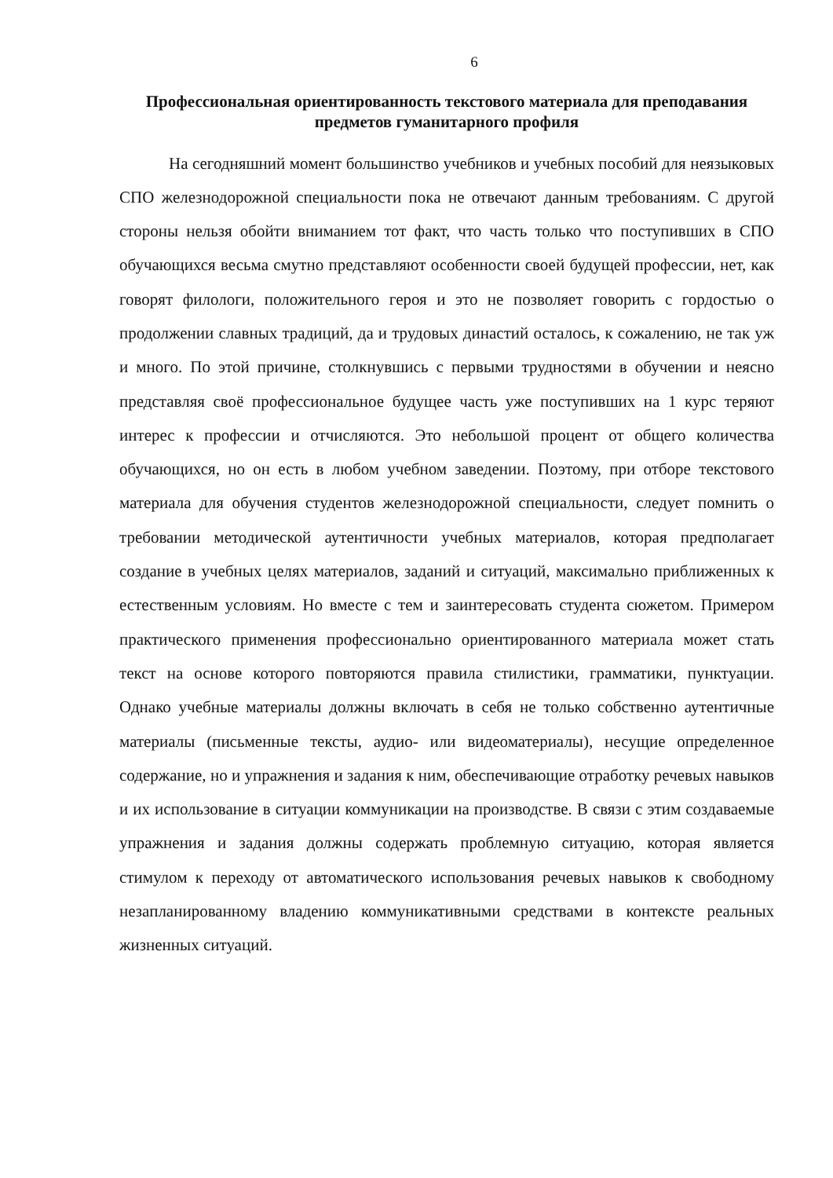6
Профессиональная ориентированность текстового материала для преподавания предметов гуманитарного профиля
На сегодняшний момент большинство учебников и учебных пособий для неязыковых СПО железнодорожной специальности пока не отвечают данным требованиям. С другой стороны нельзя обойти вниманием тот факт, что часть только что поступивших в СПО обучающихся весьма смутно представляют особенности своей будущей профессии, нет, как говорят филологи, положительного героя и это не позволяет говорить с гордостью о продолжении славных традиций, да и трудовых династий осталось, к сожалению, не так уж и много. По этой причине, столкнувшись с первыми трудностями в обучении и неясно представляя своё профессиональное будущее часть уже поступивших на 1 курс теряют интерес к профессии и отчисляются. Это небольшой процент от общего количества обучающихся, но он есть в любом учебном заведении. Поэтому, при отборе текстового материала для обучения студентов железнодорожной специальности, следует помнить о требовании методической аутентичности учебных материалов, которая предполагает создание в учебных целях материалов, заданий и ситуаций, максимально приближенных к естественным условиям. Но вместе с тем и заинтересовать студента сюжетом. Примером практического применения профессионально ориентированного материала может стать текст на основе которого повторяются правила стилистики, грамматики, пунктуации. Однако учебные материалы должны включать в себя не только собственно аутентичные материалы (письменные тексты, аудио- или видеоматериалы), несущие определенное содержание, но и упражнения и задания к ним, обеспечивающие отработку речевых навыков и их использование в ситуации коммуникации на производстве. В связи с этим создаваемые упражнения и задания должны содержать проблемную ситуацию, которая является стимулом к переходу от автоматического использования речевых навыков к свободному незапланированному владению коммуникативными средствами в контексте реальных жизненных ситуаций.